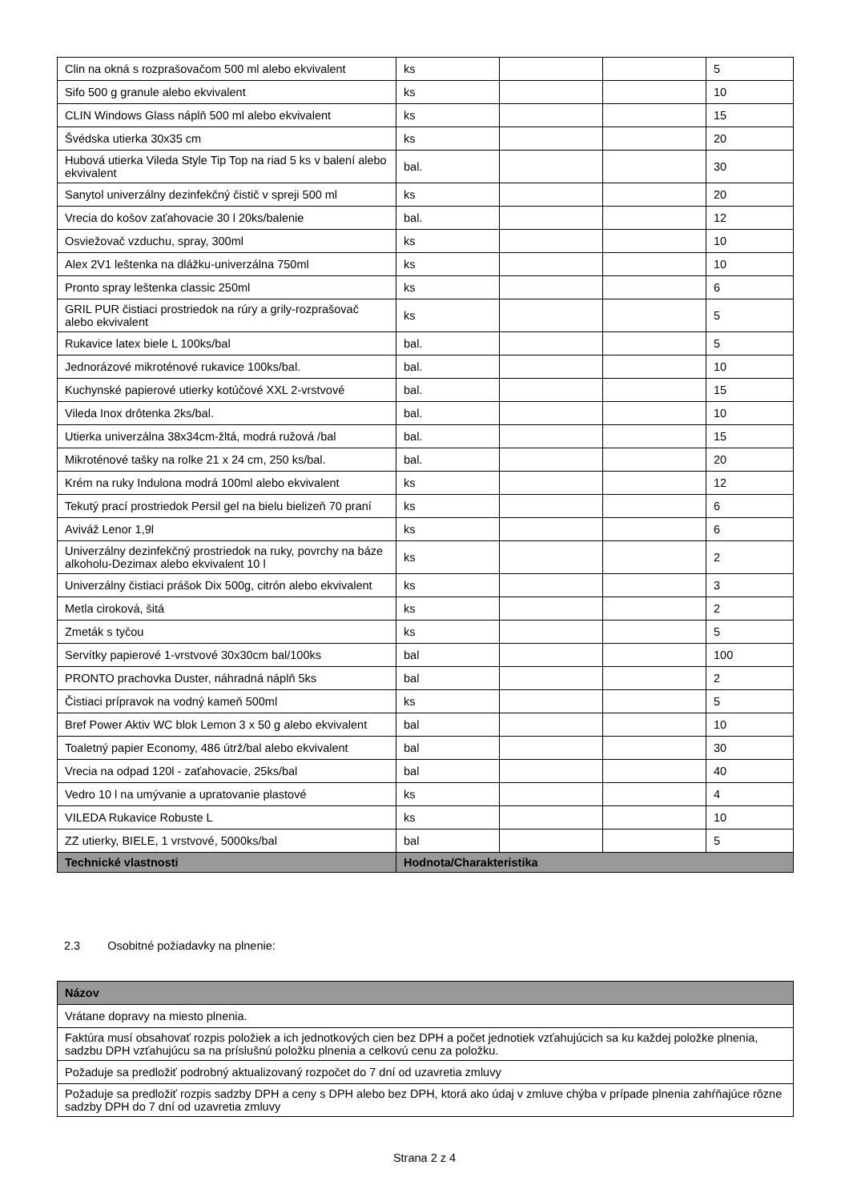| Clin na okná s rozprašovačom 500 ml alebo ekvivalent | ks | | | 5 |
| Sifo 500 g granule alebo ekvivalent | ks | | | 10 |
| CLIN Windows Glass náplň 500 ml alebo ekvivalent | ks | | | 15 |
| Švédska utierka 30x35 cm | ks | | | 20 |
| Hubová utierka Vileda Style Tip Top na riad 5 ks v balení alebo ekvivalent | bal. | | | 30 |
| Sanytol univerzálny dezinfekčný čistič v spreji 500 ml | ks | | | 20 |
| Vrecia do košov zaťahovacie 30 l 20ks/balenie | bal. | | | 12 |
| Osviežovač vzduchu, spray, 300ml | ks | | | 10 |
| Alex 2V1 leštenka na dlážku-univerzálna 750ml | ks | | | 10 |
| Pronto spray leštenka classic 250ml | ks | | | 6 |
| GRIL PUR čistiaci prostriedok na rúry a grily-rozprašovač alebo ekvivalent | ks | | | 5 |
| Rukavice latex biele L 100ks/bal | bal. | | | 5 |
| Jednorázové mikroténové rukavice 100ks/bal. | bal. | | | 10 |
| Kuchynské papierové utierky kotúčové XXL 2-vrstvové | bal. | | | 15 |
| Vileda Inox drôtenka 2ks/bal. | bal. | | | 10 |
| Utierka univerzálna 38x34cm-žltá, modrá ružová /bal | bal. | | | 15 |
| Mikroténové tašky na rolke 21 x 24 cm, 250 ks/bal. | bal. | | | 20 |
| Krém na ruky Indulona modrá 100ml alebo ekvivalent | ks | | | 12 |
| Tekutý prací prostriedok Persil gel na bielu bielizeň 70 praní | ks | | | 6 |
| Aviváž Lenor 1,9l | ks | | | 6 |
| Univerzálny dezinfekčný prostriedok na ruky, povrchy na báze alkoholu-Dezimax alebo ekvivalent 10 l | ks | | | 2 |
| Univerzálny čistiaci prášok Dix 500g, citrón alebo ekvivalent | ks | | | 3 |
| Metla ciroková, šitá | ks | | | 2 |
| Zmeták s tyčou | ks | | | 5 |
| Servítky papierové 1-vrstvové 30x30cm bal/100ks | bal | | | 100 |
| PRONTO prachovka Duster, náhradná náplň 5ks | bal | | | 2 |
| Čistiaci prípravok na vodný kameň 500ml | ks | | | 5 |
| Bref Power Aktiv WC blok Lemon 3 x 50 g alebo ekvivalent | bal | | | 10 |
| Toaletný papier Economy, 486 útrž/bal alebo ekvivalent | bal | | | 30 |
| Vrecia na odpad 120l - zaťahovacie, 25ks/bal | bal | | | 40 |
| Vedro 10 l na umývanie a upratovanie plastové | ks | | | 4 |
| VILEDA Rukavice Robuste L | ks | | | 10 |
| ZZ utierky, BIELE, 1 vrstvové, 5000ks/bal | bal | | | 5 |
| Technické vlastnosti | Hodnota/Charakteristika | | | |
2.3 Osobitné požiadavky na plnenie:
| Názov |
| --- |
| Vrátane dopravy na miesto plnenia. |
| Faktúra musí obsahovať rozpis položiek a ich jednotkových cien bez DPH a počet jednotiek vzťahujúcich sa ku každej položke plnenia, sadzbu DPH vzťahujúcu sa na príslušnú položku plnenia a celkovú cenu za položku. |
| Požaduje sa predložiť podrobný aktualizovaný rozpočet do 7 dní od uzavretia zmluvy |
| Požaduje sa predložiť rozpis sadzby DPH a ceny s DPH alebo bez DPH, ktorá ako údaj v zmluve chýba v prípade plnenia zahŕňajúce rôzne sadzby DPH do 7 dní od uzavretia zmluvy |
Strana 2 z 4